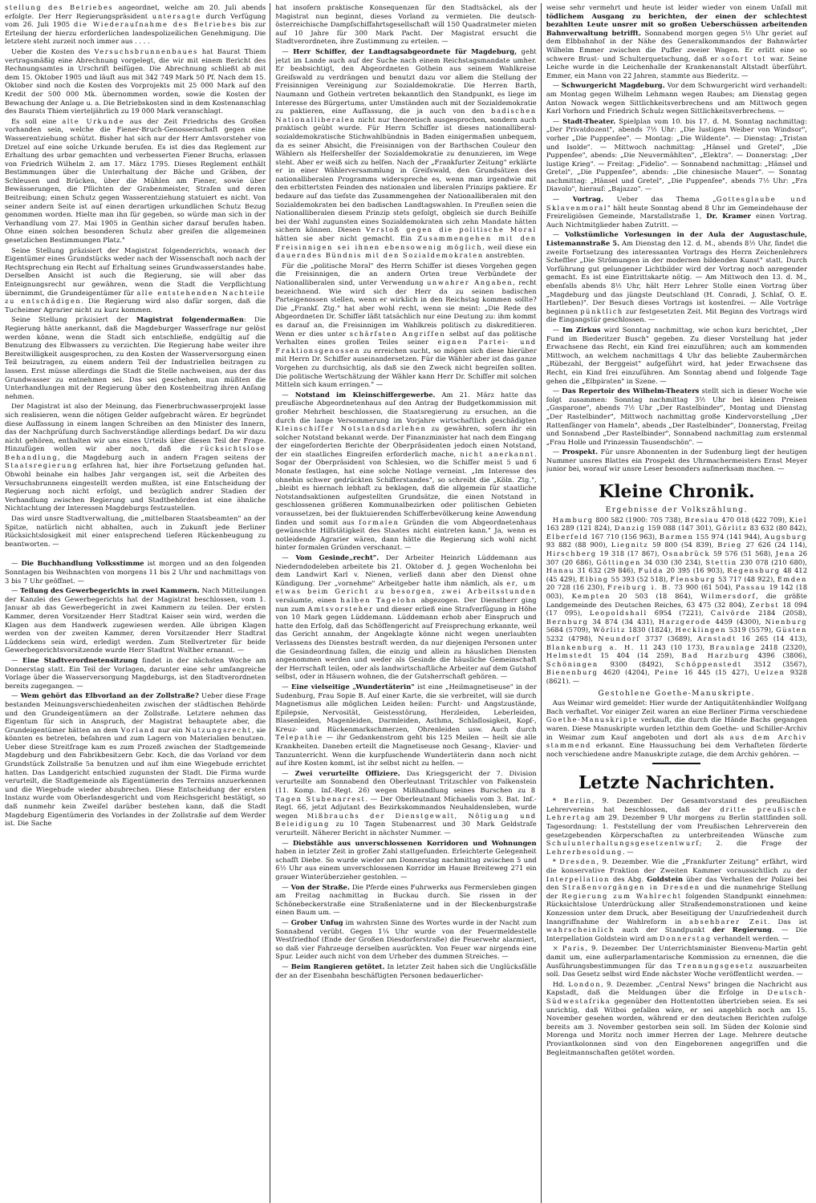stellung des Betriebes angeordnet, welche am 20. Juli abends erfolgte. Der Herr Regierungspräsident untersagte durch Verfügung vom 26. Juli 1905 die Wiederaufnahme des Betriebes bis zur Erteilung der hierzu erforderlichen landespolizeilichen Genehmigung. Die letztere steht zurzeit noch immer aus . . . .
Ueber die Kosten des Versuchsbrunnenbaues hat Baurat Thiem vertragsmäßig eine Abrechnung vorgelegt, die wir mit einem Bericht des Rechnungsamtes in Urschrift beifügen. Die Abrechnung schließt ab mit dem 15. Oktober 1905 und läuft aus mit 342 749 Mark 50 Pf. Nach dem 15. Oktober sind noch die Kosten des Vorprojekts mit 25 000 Mark auf den Kredit der 500 000 Mk. übernommen worden, sowie die Kosten der Bewachung der Anlage u. a. Die Betriebskosten sind in dem Kostenanschlag des Baurats Thiem vierteljährlich zu 19 000 Mark veranschlagt.
Es soll eine alte Urkunde aus der Zeit Friedrichs des Großen vorhanden sein, welche die Fiener-Bruch-Genossenschaft gegen eine Wasserentziehung schützt. Bisher hat sich nur der Herr Amtsvorsteher von Dretzel auf eine solche Urkunde berufen. Es ist dies das Reglement zur Erhaltung des urbar gemachten und verbesserten Fiener Bruchs, erlassen von Friedrich Wilhelm 2. am 17. März 1795. Dieses Reglement enthält Bestimmungen über die Unterhaltung der Bäche und Gräben, der Schleusen und Brücken, über die Mühlen am Fiener, sowie über Bewässerungen, die Pflichten der Grabenmeister, Strafen und deren Beitreibung; einen Schutz gegen Wasserentziehung statuiert es nicht. Von seiner andern Seite ist auf einen derartigen urkundlichen Schutz Bezug genommen worden. Hielte man ihn für gegeben, so würde man sich in der Verhandlung vom 27. Mai 1905 in Genthin sicher darauf berufen haben. Ohne einen solchen besonderen Schutz aber greifen die allgemeinen gesetzlichen Bestimmungen Platz."
Seine Stellung präzisiert der Magistrat folgenderrichts, wonach der Eigentümer eines Grundstücks weder nach der Wissenschaft noch nach der Rechtsprechung ein Recht auf Erhaltung seines Grundwasserstandes habe. Derselben Ansicht ist auch die Regierung, sie will aber das Enteignungsrecht nur gewähren, wenn die Stadt die Verpflichtung übernimmt, die Grundeigentümer für alle entstehenden Nachteile zu entschädigen. Die Regierung wird also dafür sorgen, daß die Tucheimer Agrarier nicht zu kurz kommen.
Seine Stellung präzisiert der Magistrat folgendermaßen: Die Regierung hätte anerkannt, daß die Magdeburger Wasserfrage nur gelöst werden könne, wenn die Stadt sich entschließe, endgültig auf die Benutzung des Elbwassers zu verzichten. Die Regierung habe weiter ihre Bereitwilligkeit ausgesprochen, zu den Kosten der Wasserversorgung einen Teil beizutragen, zu einem andern Teil der Industriellen beitragen zu lassen. Erst müsse allerdings die Stadt die Stelle nachweisen, aus der das Grundwasser zu entnehmen sei. Das sei geschehen, nun müßten die Unterhandlungen mit der Regierung über den Kostenbeitrag ihren Anfang nehmen.
Der Magistrat ist also der Meinung, das Fienerbruchwasserprojekt lasse sich realisieren, wenn die nötigen Gelder aufgebracht wären. Er begründet diese Auffassung in einem langen Schreiben an den Minister des Innern, das der Nachprüfung durch Sachverständige allerdings bedarf. Da wir dazu nicht gehören, enthalten wir uns eines Urteils über diesen Teil der Frage. Hinzufügen wollen wir aber noch, daß die rücksichtslose Behandlung, die Magdeburg auch in andern Fragen seitens der Staatsregierung erfahren hat, hier ihre Fortsetzung gefunden hat. Obwohl beinahe ein halbes Jahr vergangen ist, seit die Arbeiten des Versuchsbrunnens eingestellt werden mußten, ist eine Entscheidung der Regierung noch nicht erfolgt, und bezüglich andrer Stadien der Verhandlung zwischen Regierung und Stadtbehörden ist eine ähnliche Nichtachtung der Interessen Magdeburgs festzustellen.
Das wird unsre Stadtverwaltung, die „mittelbaren Staatsbeamten" an der Spitze, natürlich nicht abhalten, auch in Zukunft jede Berliner Rücksichtslosigkeit mit einer entsprechend tieferen Rückenbeugung zu beantworten. —
— Die Buchhandlung Volksstimme ist morgen und an den folgenden Sonntagen bis Weihnachten von morgens 11 bis 2 Uhr und nachmittags von 3 bis 7 Uhr geöffnet. —
— Teilung des Gewerbegerichts in zwei Kammern. Nach Mitteilungen der Kanzlei des Gewerbegerichts hat der Magistrat beschlossen, vom 1. Januar ab das Gewerbegericht in zwei Kammern zu teilen. Der ersten Kammer, deren Vorsitzender Herr Stadtrat Kaiser sein wird, werden die Klagen aus dem Handwerk zugewiesen werden. Alle übrigen Klagen werden von der zweiten Kammer, deren Vorsitzender Herr Stadtrat Lüddeckens sein wird, erledigt werden. Zum Stellvertreter für beide Gewerbegerichtsvorsitzende wurde Herr Stadtrat Walther ernannt. —
— Eine Stadtverordnetensitzung findet in der nächsten Woche am Donnerstag statt. Ein Teil der Vorlagen, darunter eine sehr umfangreiche Vorlage über die Wasserversorgung Magdeburgs, ist den Stadtverordneten bereits zugegangen. —
— Wem gehört das Elbvorland an der Zollstraße? Ueber diese Frage bestanden Meinungsverschiedenheiten zwischen der städtischen Behörde und den Grundeigentümern an der Zollstraße. Letztere nehmen das Eigentum für sich in Anspruch, der Magistrat behauptete aber, die Grundeigentümer hätten an dem Vorland nur ein Nutzungsrecht, sie könnten es betreten, befahren und zum Lagern von Materialien benutzen. Ueber diese Streitfrage kam es zum Prozeß zwischen der Stadtgemeinde Magdeburg und den Fabrikbesitzern Gebr. Koch, die das Vorland vor dem Grundstück Zollstraße 5a benutzen und auf ihm eine Wiegebude errichtet hatten. Das Landgericht entschied zugunsten der Stadt. Die Firma wurde verurteilt, die Stadtgemeinde als Eigentümerin des Terrains anzuerkennen und die Wiegebude wieder abzubrechen. Diese Entscheidung der ersten Instanz wurde vom Oberlandesgericht und vom Reichsgericht bestätigt, so daß nunmehr kein Zweifel darüber bestehen kann, daß die Stadt Magdeburg Eigentümerin des Vorlandes in der Zollstraße auf dem Werder ist. Die Sache
hat insofern praktische Konsequenzen für den Stadtsäckel, als der Magistrat nun beginnt, dieses Vorland zu vermieten. Die deutsch-österreichische Dampfschiffahrtsgesellschaft will 150 Quadratmeter mieten auf 10 Jahre für 300 Mark Pacht. Der Magistrat ersucht die Stadtverordneten, ihre Zustimmung zu erteilen. —
— Herr Schiffer, der Landtagsabgeordnete für Magdeburg, geht jetzt im Lande auch auf der Suche nach einem Reichstagsmandate umher. Er beabsichtigt, den Abgeordneten Gothein aus seinem Wahlkreise Greifswald zu verdrängen und benutzt dazu vor allem die Stellung der Freisinnigen Vereinigung zur Sozialdemokratie. Die Herren Barth, Naumann und Gothein vertreten bekanntlich den Standpunkt, es liege im Interesse des Bürgertums, unter Umständen auch mit der Sozialdemokratie zu paktieren, eine Auffassung, die ja auch von den badischen Nationalliberalen nicht nur theoretisch ausgesprochen, sondern auch praktisch geübt wurde. Für Herrn Schiffer ist dieses nationalliberal-sozialdemokratische Stichwahlbündnis in Baden einigermaßen unbequem, da es seiner Absicht, die Freisinnigen von der Barthschen Couleur den Wählern als Helfershelfer der Sozialdemokratie zu denunzieren, im Wege steht. Aber er weiß sich zu helfen. Nach der „Frankfurter Zeitung" erklärte er in einer Wählerversammlung in Greifswald, den Grundsätzen des nationalliberalen Programms widerspreche es, wenn man irgendwie mit den erbittertsten Feinden des nationalen und liberalen Prinzips paktiere. Er bedaure auf das tiefste das Zusammengehen der Nationalliberalen mit den Sozialdemokraten bei den badischen Landtagswahlen. In Preußen seien die Nationalliberalen diesem Prinzip stets gefolgt, obgleich sie durch Beihilfe bei der Wahl zugunsten eines Sozialdemokraten sich zehn Mandate hätten sichern können. Diesen Verstoß gegen die politische Moral hätten sie aber nicht gemacht. Ein Zusammengehen mit den Freisinnigen sei ihnen ebensowenig möglich, weil diese ein dauerndes Bündnis mit den Sozialdemokraten anstrebten.
Für die „politische Moral" des Herrn Schiffer ist dieses Vorgehen gegen die Freisinnigen, die an andern Orten treue Verbündete der Nationalliberalen sind, unter Verwendung unwahrer Angaben, recht bezeichnend. Wie wird sich der Herr da zu seinen badischen Parteigenossen stellen, wenn er wirklich in den Reichstag kommen sollte? Die „Frankf. Ztg." hat aber wohl recht, wenn sie meint: „Die Rede des Abgeordneten Dr. Schiffer läßt tatsächlich nur eine Deutung zu: ihm kommt es darauf an, die Freisinnigen im Wahlkreis politisch zu diskreditieren. Wenn er dies unter schärfsten Angriffen selbst auf das politische Verhalten eines großen Teiles seiner eignen Partei- und Fraktionsgenossen zu erreichen sucht, so mögen sich diese hierüber mit Herrn Dr. Schiffer auseinandersetzen. Für die Wähler aber ist das ganze Vorgehen zu durchsichtig, als daß sie den Zweck nicht begreifen sollten. Die politische Wertschätzung der Wähler kann Herr Dr. Schiffer mit solchen Mitteln sich kaum erringen." —
— Notstand im Kleinschiffergewerbe. Am 21. März hatte das preußische Abgeordnetenhaus auf den Antrag der Budgetkommission mit großer Mehrheit beschlossen, die Staatsregierung zu ersuchen, an die durch die lange Versommerung im Vorjahre wirtschaftlich geschädigten Kleinschiffer Notstandsdarlehen zu gewähren, sofern ihr ein solcher Notstand bekannt werde. Der Finanzminister hat nach dem Eingang der eingeforderten Berichte der Oberpräsidenten jedoch einen Notstand, der ein staatliches Eingreifen erforderlich mache, nicht anerkannt. Sogar der Oberpräsident von Schlesien, wo die Schiffer meist 5 und 6 Monate festlagen, hat eine solche Notlage verneint. „Im Interesse des ohnehin schwer gedrückten Schifferstandes", so schreibt die „Köln. Ztg.", „bleibt es hiernach lebhaft zu beklagen, daß die allgemein für staatliche Notstandsaktionen aufgestellten Grundsätze, die einen Notstand in geschlossenen größeren Kommunalbezirken oder politischen Gebieten voraussetzen, bei der fluktuierenden Schifferbevölkerung keine Anwendung finden und somit aus formalen Gründen die vom Abgeordnetenhaus gewünschte Hilfstätigkeit des Staates nicht eintreten kann." Ja, wenn es notleidende Agrarier wären, dann hätte die Regierung sich wohl nicht hinter formalen Gründen verschanzt. —
— Vom Gesinde„recht". Der Arbeiter Heinrich Lüddemann aus Niederndodeleben arbeitete bis 21. Oktober d. J. gegen Wochenlohn bei dem Landwirt Karl v. Nienen, verließ dann aber den Dienst ohne Kündigung. Der „vornehme" Arbeitgeber hatte ihm nämlich, als er, um etwas beim Gericht zu besorgen, zwei Arbeitsstunden versäumte, einen halben Tagelohn abgezogen. Der Dienstherr ging nun zum Amtsvorsteher und dieser erließ eine Strafverfügung in Höhe von 10 Mark gegen Lüddemann. Lüddemann erhob aber Einspruch und hatte den Erfolg, daß das Schöffengericht auf Freisprechung erkannte, weil das Gericht annahm, der Angeklagte könne nicht wegen unerlaubten Verlassens des Dienstes bestraft werden, da nur diejenigen Personen unter die Gesindeordnung fallen, die einzig und allein zu häuslichen Diensten angenommen werden und weder als Gesinde die häusliche Gemeinschaft der Herrschaft teilen, oder als landwirtschaftliche Arbeiter auf dem Gutshof selbst, oder in Häusern wohnen, die der Gutsherrschaft gehören. —
— Eine vielseitige „Wundertäterin" ist eine „Heilmagnetiseuse" in der Sudenburg, Frau Sopie B. Auf einer Karte, die sie verbreitet, will sie durch Magnetismus alle möglichen Leiden heilen: Furcht- und Angstzustände, Epilepsie, Nervosität, Geistesstörung, Herzleiden, Leberleiden, Blasenleiden, Magenleiden, Darmleiden, Asthma, Schlaflosigkeit, Kopf-, Kreuz- und Rückenmarkschmerzen, Ohrenleiden usw. Auch durch Telepathie — ihr Gedankenstrom geht bis 125 Meilen — heilt sie alle Krankheiten. Daneben erteilt die Magnetiseuse noch Gesang-, Klavier- und Tanzunterricht. Wenn die kurpfuschende Wundertäterin dann noch nicht auf ihre Kosten kommt, ist ihr selbst nicht zu helfen. —
— Zwei verurteilte Offiziere. Das Kriegsgericht der 7. Division verurteilte am Sonnabend den Oberleutnant Tritzschler von Falkenstein (11. Komp. Inf.-Regt. 26) wegen Mißhandlung seines Burschen zu 8 Tagen Stubenarrest. — Der Oberleutnant Michaelis vom 3. Bat. Inf.-Regt. 66, jetzt Adjutant des Bezirkskommandos Neuhaldensleben, wurde wegen Mißbrauchs der Dienstgewalt, Nötigung und Beleidigung zu 10 Tagen Stubenarrest und 30 Mark Geldstrafe verurteilt. Näherer Bericht in nächster Nummer. —
— Diebstähle aus unverschlossenen Korridoren und Wohnungen haben in letzter Zeit in großer Zahl stattgefunden. Erleichterte Gelegenheit schafft Diebe. So wurde wieder am Donnerstag nachmittag zwischen 5 und 6½ Uhr aus einem unverschlossenen Korridor im Hause Breiteweg 271 ein grauer Winterüberzieher gestohlen. —
— Von der Straße. Die Pferde eines Fuhrwerks aus Fermersleben gingen am Freitag nachmittag in Buckau durch. Sie rissen in der Schönebeckerstraße eine Straßenlaterne und in der Bleckenburgstraße einen Baum um. —
— Grober Unfug im wahrsten Sinne des Wortes wurde in der Nacht zum Sonnabend verübt. Gegen 1¼ Uhr wurde von der Feuermeldestelle Westfriedhof (Ende der Großen Diesdorferstraße) die Feuerwehr alarmiert, so daß vier Fahrzeuge derselben ausrückten. Von Feuer war nirgends eine Spur. Leider auch nicht von dem Urheber des dummen Streiches. —
— Beim Rangieren getötet. In letzter Zeit haben sich die Unglücksfälle der an der Eisenbahn beschäftigten Personen bedauerlicher-
weise sehr vermehrt und heute ist leider wieder von einem Unfall mit tödlichem Ausgang zu berichten, der einen der schlechtest bezahlten Leute unsrer mit so großen Ueberschüssen arbeitenden Bahnverwaltung betrifft. Sonnabend morgen gegen 5½ Uhr geriet auf dem Elbbahnhof in der Nähe des Generalkommandos der Bahnwärter Wilhelm Emmer zwischen die Puffer zweier Wagen. Er erlitt eine so schwere Brust- und Schulterquetschung, daß er sofort tot war. Seine Leiche wurde in die Leichenhalle der Krankenanstalt Altstadt überführt. Emmer, ein Mann von 22 Jahren, stammte aus Biederitz. —
— Schwurgericht Magdeburg. Vor dem Schwurgericht wird verhandelt: am Montag gegen Wilhelm Lehmann wegen Raubes; am Dienstag gegen Anton Nowack wegen Sittlichkeitsverbrechens und am Mittwoch gegen Karl Vorhorn und Friedrich Schulz wegen Sittlichkeitsverbrechens. —
— Stadt-Theater. Spielplan vom 10. bis 17. d. M. Sonntag nachmittag: „Der Privatdozent", abends 7½ Uhr: „Die lustigen Weiber von Windsor", vorher „Die Puppenfee". — Montag: „Die Wildente". — Dienstag: „Tristan und Isolde". — Mittwoch nachmittag: „Hänsel und Gretel", „Die Puppenfee", abends: „Die Neuvermählten", „Elektra". — Donnerstag: „Der lustige Krieg". — Freitag: „Fidelio". — Sonnabend nachmittag: „Hänsel und Gretel", „Die Puppenfee", abends: „Die chinesische Mauer". — Sonntag nachmittag: „Hänsel und Gretel", „Die Puppenfee", abends 7½ Uhr: „Fra Diavolo", hierauf: „Bajazzo". —
— Vortrag. Ueber das Thema „Gottesglaube und Sklavenmoral" hält heute Sonntag abend 8 Uhr im Gemeindehause der Freireligiösen Gemeinde, Marstallstraße 1, Dr. Kramer einen Vortrag. Auch Nichtmitglieder haben Zutritt. —
— Volkstümliche Vorlesungen in der Aula der Augustaschule, Listemannstraße 5. Am Dienstag den 12. d. M., abends 8½ Uhr, findet die zweite Fortsetzung des interessanten Vortrags des Herrn Zeichenlehrers Scheffler „Die Strömungen in der modernen bildenden Kunst" statt. Durch Vorführung gut gelungener Lichtbilder wird der Vortrag noch anregender gemacht. Es ist eine Eintrittskarte nötig. — Am Mittwoch den 13. d. M., ebenfalls abends 8½ Uhr, hält Herr Lehrer Stolle einen Vortrag über „Magdeburg und das jüngste Deutschland (H. Conradi, J. Schlaf, O. E. Hartleben)". Der Besuch dieses Vortrags ist kostenfrei. — Alle Vorträge beginnen pünktlich zur festgesetzten Zeit. Mit Beginn des Vortrags wird die Eingangstür geschlossen. —
— Im Zirkus wird Sonntag nachmittag, wie schon kurz berichtet, „Der Fund im Biederitzer Busch" gegeben. Zu dieser Vorstellung hat jeder Erwachsene das Recht, ein Kind frei einzuführen; auch am kommenden Mittwoch, an welchem nachmittags 4 Uhr das beliebte Zaubermärchen „Rübezahl, der Berggeist" aufgeführt wird, hat jeder Erwachsene das Recht, ein Kind frei einzuführen. Am Sonntag abend und folgende Tage gehen die „Elbpiraten" in Szene. —
— Das Repertoir des Wilhelm-Theaters stellt sich in dieser Woche wie folgt zusammen: Sonntag nachmittag 3½ Uhr bei kleinen Preisen „Gasparone", abends 7½ Uhr „Der Rastelbinder", Montag und Dienstag „Der Rastelbinder", Mittwoch nachmittag große Kindervorstellung „Der Rattenfänger von Hameln", abends „Der Rastelbinder", Donnerstag, Freitag und Sonnabend „Der Rastelbinder", Sonnabend nachmittag zum erstenmal „Frau Holle und Prinzessin Tausendschön". —
— Prospekt. Für unsre Abonnenten in der Sudenburg liegt der heutigen Nummer unsres Blattes ein Prospekt des Uhrmachermeisters Ernst Meyer junior bei, worauf wir unsre Leser besonders aufmerksam machen. —
Kleine Chronik.
Ergebnisse der Volkszählung.
Hamburg 800 582 (1900: 705 738), Breslau 470 018 (422 709), Kiel 163 289 (121 824), Danzig 159 088 (147 301), Görlitz 83 632 (80 842), Elberfeld 167 710 (156 963), Barmen 155 974 (141 944), Augsburg 93 882 (88 900), Liegnitz 59 800 (54 839), Brieg 27 626 (24 114), Hirschberg 19 318 (17 867), Osnabrück 59 576 (51 568), Jena 26 307 (20 686), Göttingen 34 030 (30 234), Stettin 230 078 (210 680), Hanau 31 632 (29 846), Fulda 20 395 (16 903), Regensburg 48 412 (45 429), Elbing 55 393 (52 518), Flensburg 53 717 (48 922), Emden 20 728 (16 230), Freiburg i. B. 73 900 (61 504), Passau 19 142 (18 003), Kempten 20 503 (18 864), Wilmersdorf, die größte Landgemeinde des Deutschen Reiches, 63 475 (32 804), Zerbst 18 094 (17 095), Leopoldshall 6954 (7221), Calvörde 2184 (2058), Bernburg 34 874 (34 431), Harzgerode 4459 (4300), Nienburg 5684 (5709), Wörlitz 1830 (1824), Hecklingen 5319 (5579), Güsten 5232 (4798), Neundorf 3737 (3689), Arnstadt 16 265 (14 413), Blankenburg a. H. 11 243 (10 173), Braunlage 2418 (2320), Helmstedt 15 404 (14 259), Bad Harzburg 4396 (3806), Schöningen 9300 (8492), Schöppenstedt 3512 (3567), Bienenburg 4620 (4204), Peine 16 445 (15 427), Uelzen 9328 (8621). —
Gestohlene Goethe-Manuskripte.
Aus Weimar wird gemeldet: Hier wurde der Antiquitätenhändler Wolfgang Bach verhaftet. Vor einiger Zeit waren an eine Berliner Firma verschiedene Goethe-Manuskripte verkauft, die durch die Hände Bachs gegangen waren. Diese Manuskripte wurden letzthin dem Goethe- und Schiller-Archiv in Weimar zum Kauf angeboten und dort als aus dem Archiv stammend erkannt. Eine Haussuchung bei dem Verhafteten förderte noch verschiedene andre Manuskripte zutage, die dem Archiv gehören. —
Letzte Nachrichten.
* Berlin, 9. Dezember. Der Gesamtvorstand des preußischen Lehrervereins hat beschlossen, daß der dritte preußische Lehrertag am 29. Dezember 9 Uhr morgens zu Berlin stattfinden soll. Tagesordnung: 1. Feststellung der vom Preußischen Lehrerverein den gesetzgebenden Körperschaften zu unterbreitenden Wünsche zum Schulunterhaltungsgesetzentwurf; 2. die Frage der Lehrerbesoldung. —
* Dresden, 9. Dezember. Wie die „Frankfurter Zeitung" erfährt, wird die konservative Fraktion der Zweiten Kammer voraussichtlich zu der Interpellation des Abg. Goldstein über das Verhalten der Polizei bei den Straßenvorgängen in Dresden und die nunmehrige Stellung der Regierung zum Wahlrecht folgenden Standpunkt einnehmen: Rücksichtslose Unterdrückung aller Straßendemonstrationen und keine Konzession unter dem Druck, aber Beseitigung der Unzufriedenheit durch Inangriffnahme der Wahlreform in absehbarer Zeit. Das ist wahrscheinlich auch der Standpunkt der Regierung. — Die Interpellation Goldstein wird am Donnerstag verhandelt werden. —
× Paris, 9. Dezember. Der Unterrichtsminister Bienvenu-Martin geht damit um, eine außerparlamentarische Kommission zu ernennen, die die Ausführungsbestimmungen für das Trennungsgesetz auszuarbeiten soll. Das Gesetz selbst wird Ende nächster Woche veröffentlicht werden. —
Hd. London, 9. Dezember. „Central News" bringen die Nachricht aus Kapstadt, daß die Meldungen über die Erfolge in Deutsch-Südwestafrika gegenüber den Hottentotten übertrieben seien. Es sei unrichtig, daß Witboi gefallen wäre, er sei angeblich noch am 15. November gesehen worden, während er den deutschen Berichten zufolge bereits am 3. November gestorben sein soll. Im Süden der Kolonie sind Morenga und Moritz noch immer Herren der Lage. Mehrere deutsche Proviantkolonnen sind von den Eingeborenen angegriffen und die Begleitmannschaften getötet worden.